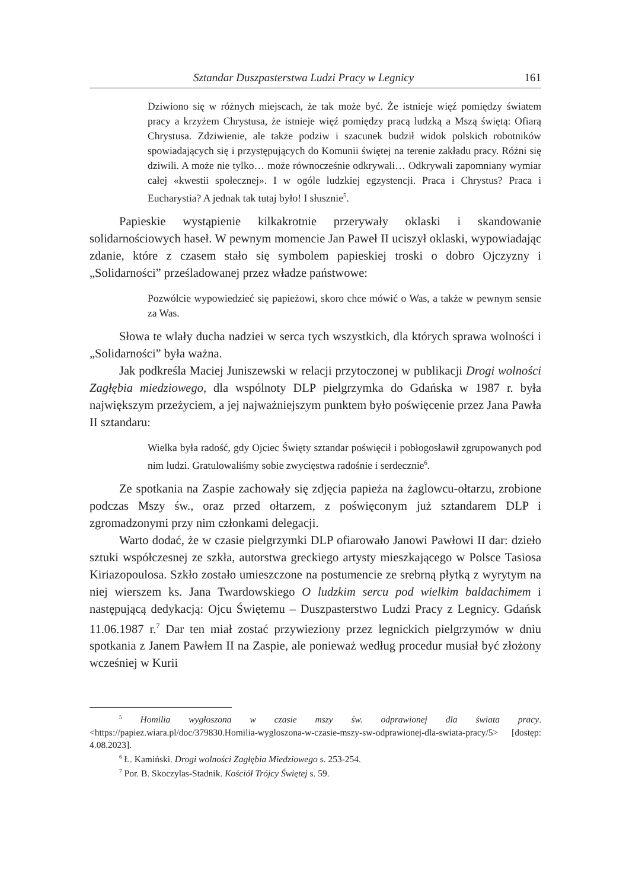Sztandar Duszpasterstwa Ludzi Pracy w Legnicy 161
Dziwiono się w różnych miejscach, że tak może być. Że istnieje więź pomiędzy światem pracy a krzyżem Chrystusa, że istnieje więź pomiędzy pracą ludzką a Mszą świętą: Ofiarą Chrystusa. Zdziwienie, ale także podziw i szacunek budził widok polskich robotników spowiadających się i przystępujących do Komunii świętej na terenie zakładu pracy. Różni się dziwili. A może nie tylko… może równocześnie odkrywali… Odkrywali zapomniany wymiar całej «kwestii społecznej». I w ogóle ludzkiej egzystencji. Praca i Chrystus? Praca i Eucharystia? A jednak tak tutaj było! I słusznie<sup>5</sup>.
Papieskie wystąpienie kilkakrotnie przerywały oklaski i skandowanie solidarnościowych haseł. W pewnym momencie Jan Paweł II uciszył oklaski, wypowiadając zdanie, które z czasem stało się symbolem papieskiej troski o dobro Ojczyzny i „Solidarności” prześladowanej przez władze państwowe:
Pozwólcie wypowiedzieć się papieżowi, skoro chce mówić o Was, a także w pewnym sensie za Was.
Słowa te wlały ducha nadziei w serca tych wszystkich, dla których sprawa wolności i „Solidarności” była ważna.
Jak podkreśla Maciej Juniszewski w relacji przytoczonej w publikacji Drogi wolności Zagłębia miedziowego, dla wspólnoty DLP pielgrzymka do Gdańska w 1987 r. była największym przeżyciem, a jej najważniejszym punktem było poświęcenie przez Jana Pawła II sztandaru:
Wielka była radość, gdy Ojciec Święty sztandar poświęcił i pobłogosławił zgrupowanych pod nim ludzi. Gratulowaliśmy sobie zwycięstwa radośnie i serdecznie<sup>6</sup>.
Ze spotkania na Zaspie zachowały się zdjęcia papieża na żaglowcu-ołtarzu, zrobione podczas Mszy św., oraz przed ołtarzem, z poświęconym już sztandarem DLP i zgromadzonymi przy nim członkami delegacji.
Warto dodać, że w czasie pielgrzymki DLP ofiarowało Janowi Pawłowi II dar: dzieło sztuki współczesnej ze szkła, autorstwa greckiego artysty mieszkającego w Polsce Tasiosa Kiriazopoulosa. Szkło zostało umieszczone na postumencie ze srebrną płytką z wyrytym na niej wierszem ks. Jana Twardowskiego O ludzkim sercu pod wielkim baldachimem i następującą dedykacją: Ojcu Świętemu – Duszpasterstwo Ludzi Pracy z Legnicy. Gdańsk 11.06.1987 r.<sup>7</sup> Dar ten miał zostać przywieziony przez legnickich pielgrzymów w dniu spotkania z Janem Pawłem II na Zaspie, ale ponieważ według procedur musiał być złożony wcześniej w Kurii
<sup>5</sup> Homilia wygłoszona w czasie mszy św. odprawionej dla świata pracy. <https://papiez.wiara.pl/doc/379830.Homilia-wygloszona-w-czasie-mszy-sw-odprawionej-dla-swiata-pracy/5> [dostęp: 4.08.2023].
<sup>6</sup> Ł. Kamiński. Drogi wolności Zagłębia Miedziowego s. 253-254.
<sup>7</sup> Por. B. Skoczylas-Stadnik. Kościół Trójcy Świętej s. 59.